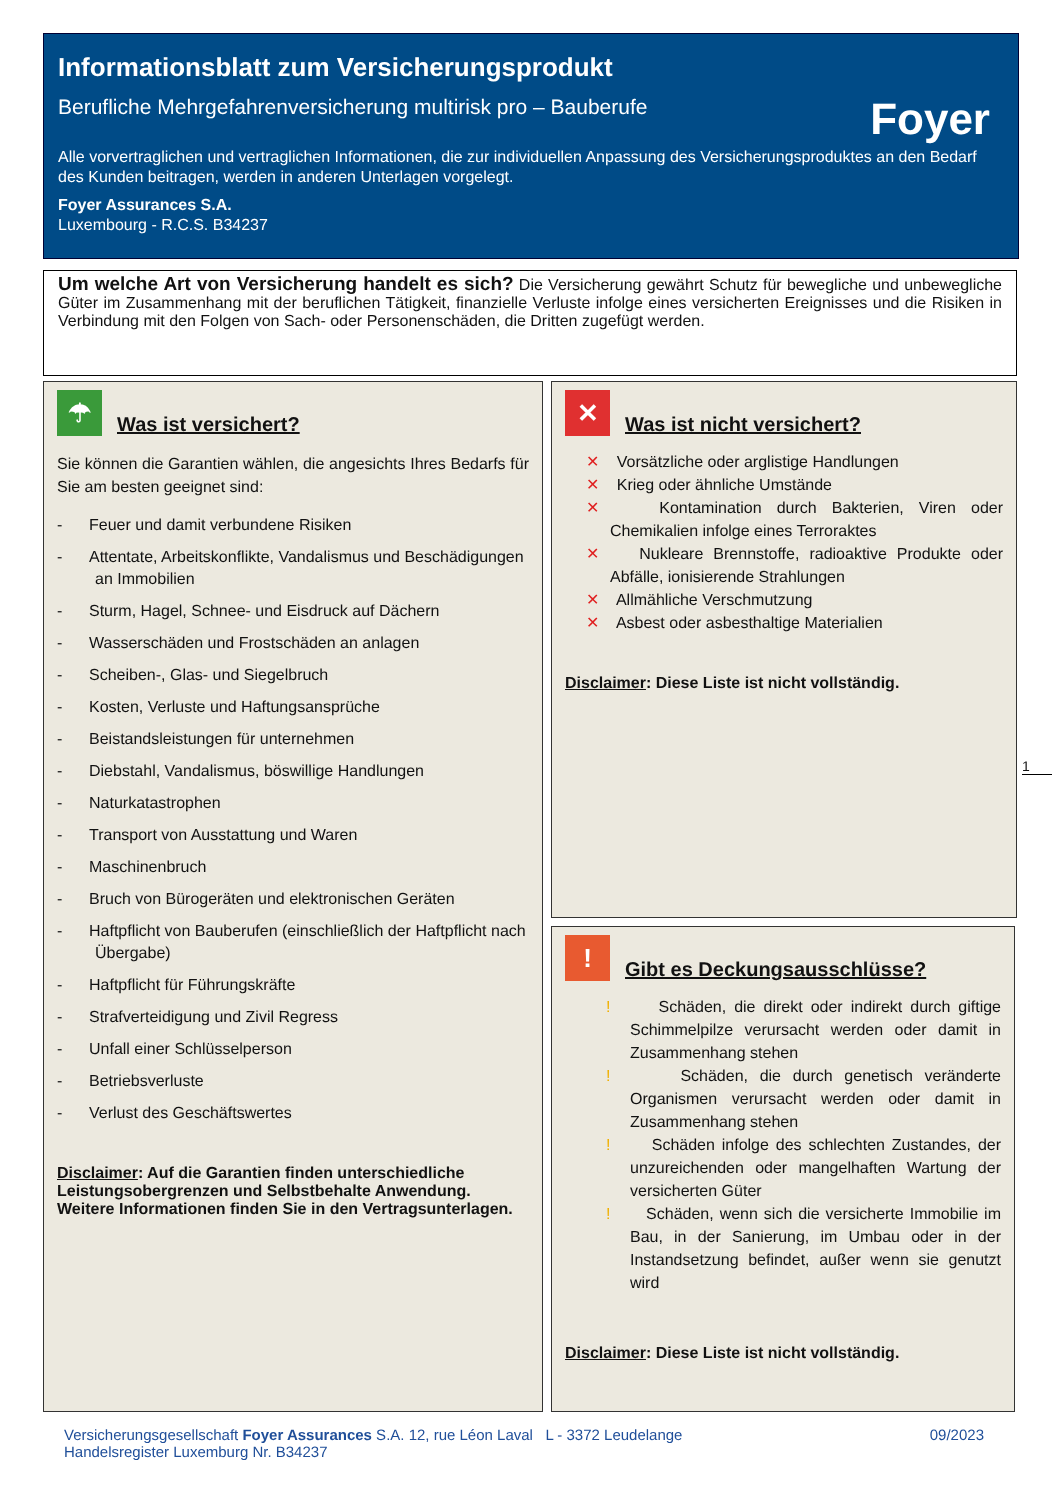Informationsblatt zum Versicherungsprodukt
Berufliche Mehrgefahrenversicherung multirisk pro – Bauberufe
Alle vorvertraglichen und vertraglichen Informationen, die zur individuellen Anpassung des Versicherungsproduktes an den Bedarf des Kunden beitragen, werden in anderen Unterlagen vorgelegt.
Foyer Assurances S.A.
Luxembourg - R.C.S. B34237
Foyer
Um welche Art von Versicherung handelt es sich? Die Versicherung gewährt Schutz für bewegliche und unbewegliche Güter im Zusammenhang mit der beruflichen Tätigkeit, finanzielle Verluste infolge eines versicherten Ereignisses und die Risiken in Verbindung mit den Folgen von Sach- oder Personenschäden, die Dritten zugefügt werden.
☂
Was ist versichert?
Sie können die Garantien wählen, die angesichts Ihres Bedarfs für Sie am besten geeignet sind:
- Feuer und damit verbundene Risiken
- Attentate, Arbeitskonflikte, Vandalismus und Beschädigungen an Immobilien
- Sturm, Hagel, Schnee- und Eisdruck auf Dächern
- Wasserschäden und Frostschäden an anlagen
- Scheiben-, Glas- und Siegelbruch
- Kosten, Verluste und Haftungsansprüche
- Beistandsleistungen für unternehmen
- Diebstahl, Vandalismus, böswillige Handlungen
- Naturkatastrophen
- Transport von Ausstattung und Waren
- Maschinenbruch
- Bruch von Bürogeräten und elektronischen Geräten
- Haftpflicht von Bauberufen (einschließlich der Haftpflicht nach Übergabe)
- Haftpflicht für Führungskräfte
- Strafverteidigung und Zivil Regress
- Unfall einer Schlüsselperson
- Betriebsverluste
- Verlust des Geschäftswertes
Disclaimer: Auf die Garantien finden unterschiedliche Leistungsobergrenzen und Selbstbehalte Anwendung. Weitere Informationen finden Sie in den Vertragsunterlagen.
✕
Was ist nicht versichert?
✕ Vorsätzliche oder arglistige Handlungen
✕ Krieg oder ähnliche Umstände
✕ Kontamination durch Bakterien, Viren oder Chemikalien infolge eines Terroraktes
✕ Nukleare Brennstoffe, radioaktive Produkte oder Abfälle, ionisierende Strahlungen
✕ Allmähliche Verschmutzung
✕ Asbest oder asbesthaltige Materialien
Disclaimer: Diese Liste ist nicht vollständig.
1
!
Gibt es Deckungsausschlüsse?
! Schäden, die direkt oder indirekt durch giftige Schimmelpilze verursacht werden oder damit in Zusammenhang stehen
! Schäden, die durch genetisch veränderte Organismen verursacht werden oder damit in Zusammenhang stehen
! Schäden infolge des schlechten Zustandes, der unzureichenden oder mangelhaften Wartung der versicherten Güter
! Schäden, wenn sich die versicherte Immobilie im Bau, in der Sanierung, im Umbau oder in der Instandsetzung befindet, außer wenn sie genutzt wird
Disclaimer: Diese Liste ist nicht vollständig.
09/2023 Versicherungsgesellschaft Foyer Assurances S.A. 12, rue Léon Laval L - 3372 Leudelange
Handelsregister Luxemburg Nr. B34237